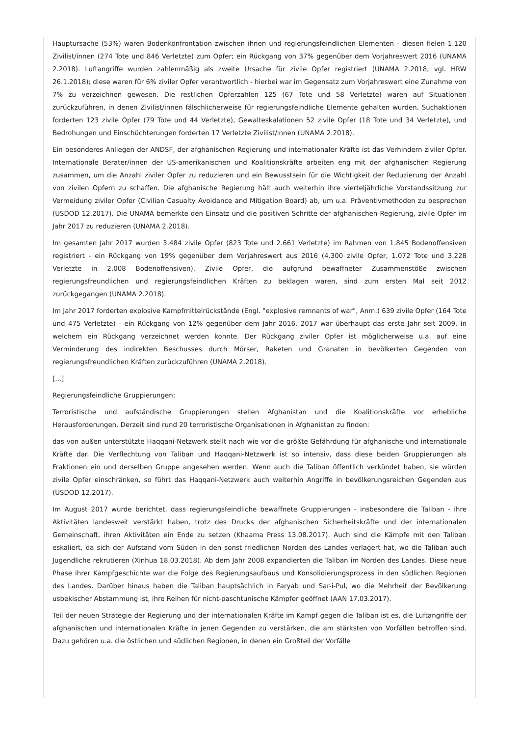Hauptursache (53%) waren Bodenkonfrontation zwischen ihnen und regierungsfeindlichen Elementen - diesen fielen 1.120 Zivilist/innen (274 Tote und 846 Verletzte) zum Opfer; ein Rückgang von 37% gegenüber dem Vorjahreswert 2016 (UNAMA 2.2018). Luftangriffe wurden zahlenmäßig als zweite Ursache für zivile Opfer registriert (UNAMA 2.2018; vgl. HRW 26.1.2018); diese waren für 6% ziviler Opfer verantwortlich - hierbei war im Gegensatz zum Vorjahreswert eine Zunahme von 7% zu verzeichnen gewesen. Die restlichen Opferzahlen 125 (67 Tote und 58 Verletzte) waren auf Situationen zurückzuführen, in denen Zivilist/innen fälschlicherweise für regierungsfeindliche Elemente gehalten wurden. Suchaktionen forderten 123 zivile Opfer (79 Tote und 44 Verletzte), Gewalteskalationen 52 zivile Opfer (18 Tote und 34 Verletzte), und Bedrohungen und Einschüchterungen forderten 17 Verletzte Zivilist/innen (UNAMA 2.2018).
Ein besonderes Anliegen der ANDSF, der afghanischen Regierung und internationaler Kräfte ist das Verhindern ziviler Opfer. Internationale Berater/innen der US-amerikanischen und Koalitionskräfte arbeiten eng mit der afghanischen Regierung zusammen, um die Anzahl ziviler Opfer zu reduzieren und ein Bewusstsein für die Wichtigkeit der Reduzierung der Anzahl von zivilen Opfern zu schaffen. Die afghanische Regierung hält auch weiterhin ihre vierteljährliche Vorstandssitzung zur Vermeidung ziviler Opfer (Civilian Casualty Avoidance and Mitigation Board) ab, um u.a. Präventivmethoden zu besprechen (USDOD 12.2017). Die UNAMA bemerkte den Einsatz und die positiven Schritte der afghanischen Regierung, zivile Opfer im Jahr 2017 zu reduzieren (UNAMA 2.2018).
Im gesamten Jahr 2017 wurden 3.484 zivile Opfer (823 Tote und 2.661 Verletzte) im Rahmen von 1.845 Bodenoffensiven registriert - ein Rückgang von 19% gegenüber dem Vorjahreswert aus 2016 (4.300 zivile Opfer, 1.072 Tote und 3.228 Verletzte in 2.008 Bodenoffensiven). Zivile Opfer, die aufgrund bewaffneter Zusammenstöße zwischen regierungsfreundlichen und regierungsfeindlichen Kräften zu beklagen waren, sind zum ersten Mal seit 2012 zurückgegangen (UNAMA 2.2018).
Im Jahr 2017 forderten explosive Kampfmittelrückstände (Engl. "explosive remnants of war", Anm.) 639 zivile Opfer (164 Tote und 475 Verletzte) - ein Rückgang von 12% gegenüber dem Jahr 2016. 2017 war überhaupt das erste Jahr seit 2009, in welchem ein Rückgang verzeichnet werden konnte. Der Rückgang ziviler Opfer ist möglicherweise u.a. auf eine Verminderung des indirekten Beschusses durch Mörser, Raketen und Granaten in bevölkerten Gegenden von regierungsfreundlichen Kräften zurückzuführen (UNAMA 2.2018).
[...]
Regierungsfeindliche Gruppierungen:
Terroristische und aufständische Gruppierungen stellen Afghanistan und die Koalitionskräfte vor erhebliche Herausforderungen. Derzeit sind rund 20 terroristische Organisationen in Afghanistan zu finden:
das von außen unterstützte Haqqani-Netzwerk stellt nach wie vor die größte Gefährdung für afghanische und internationale Kräfte dar. Die Verflechtung von Taliban und Haqqani-Netzwerk ist so intensiv, dass diese beiden Gruppierungen als Fraktionen ein und derselben Gruppe angesehen werden. Wenn auch die Taliban öffentlich verkündet haben, sie würden zivile Opfer einschränken, so führt das Haqqani-Netzwerk auch weiterhin Angriffe in bevölkerungsreichen Gegenden aus (USDOD 12.2017).
Im August 2017 wurde berichtet, dass regierungsfeindliche bewaffnete Gruppierungen - insbesondere die Taliban - ihre Aktivitäten landesweit verstärkt haben, trotz des Drucks der afghanischen Sicherheitskräfte und der internationalen Gemeinschaft, ihren Aktivitäten ein Ende zu setzen (Khaama Press 13.08.2017). Auch sind die Kämpfe mit den Taliban eskaliert, da sich der Aufstand vom Süden in den sonst friedlichen Norden des Landes verlagert hat, wo die Taliban auch Jugendliche rekrutieren (Xinhua 18.03.2018). Ab dem Jahr 2008 expandierten die Taliban im Norden des Landes. Diese neue Phase ihrer Kampfgeschichte war die Folge des Regierungsaufbaus und Konsolidierungsprozess in den südlichen Regionen des Landes. Darüber hinaus haben die Taliban hauptsächlich in Faryab und Sar-i-Pul, wo die Mehrheit der Bevölkerung usbekischer Abstammung ist, ihre Reihen für nicht-paschtunische Kämpfer geöffnet (AAN 17.03.2017).
Teil der neuen Strategie der Regierung und der internationalen Kräfte im Kampf gegen die Taliban ist es, die Luftangriffe der afghanischen und internationalen Kräfte in jenen Gegenden zu verstärken, die am stärksten von Vorfällen betroffen sind. Dazu gehören u.a. die östlichen und südlichen Regionen, in denen ein Großteil der Vorfälle